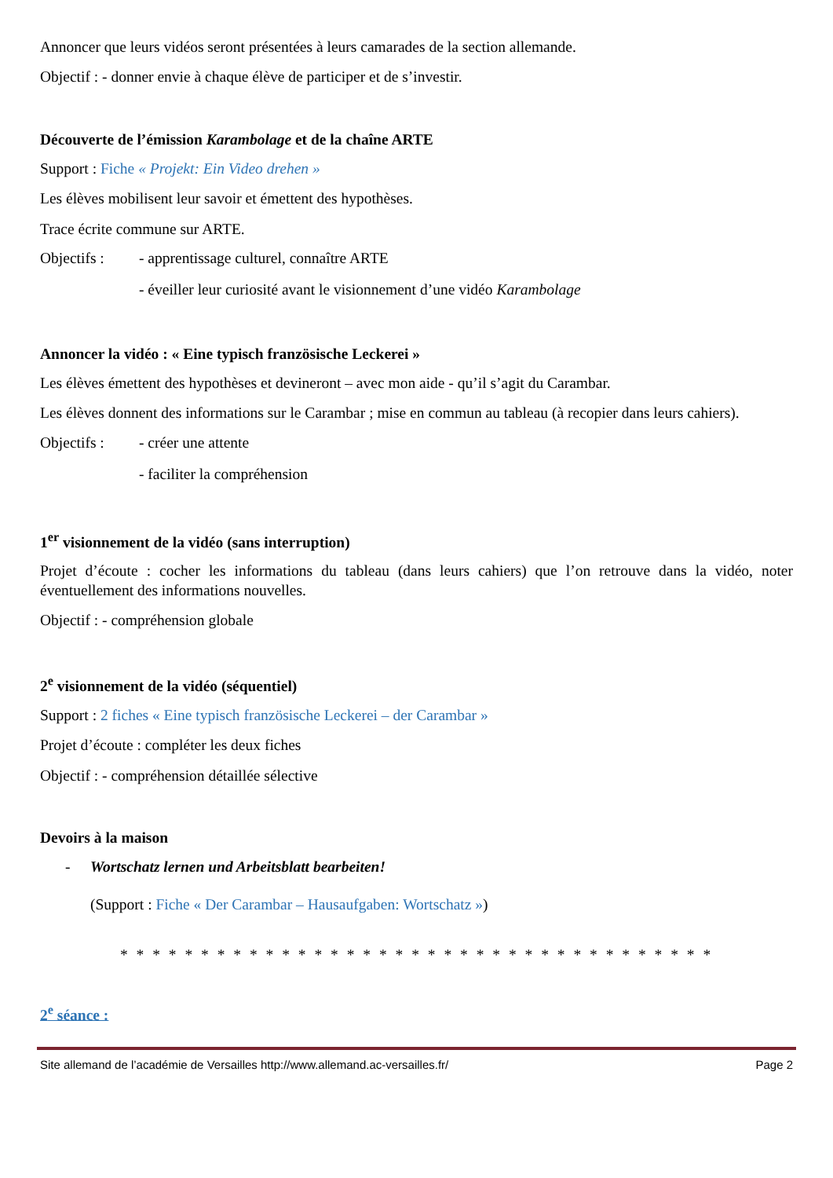Annoncer que leurs vidéos seront présentées à leurs camarades de la section allemande.
Objectif : - donner envie à chaque élève de participer et de s’investir.
Découverte de l’émission Karambolage et de la chaîne ARTE
Support : Fiche « Projekt: Ein Video drehen »
Les élèves mobilisent leur savoir et émettent des hypothèses.
Trace écrite commune sur ARTE.
Objectifs : - apprentissage culturel, connaître ARTE
- éveiller leur curiosité avant le visionnement d’une vidéo Karambolage
Annoncer la vidéo : « Eine typisch französische Leckerei »
Les élèves émettent des hypothèses et devineront – avec mon aide - qu’il s’agit du Carambar.
Les élèves donnent des informations sur le Carambar ; mise en commun au tableau (à recopier dans leurs cahiers).
Objectifs : - créer une attente
- faciliter la compréhension
1<sup>er</sup> visionnement de la vidéo (sans interruption)
Projet d’écoute : cocher les informations du tableau (dans leurs cahiers) que l’on retrouve dans la vidéo, noter éventuellement des informations nouvelles.
Objectif : - compréhension globale
2<sup>e</sup> visionnement de la vidéo (séquentiel)
Support : 2 fiches « Eine typisch französische Leckerei – der Carambar »
Projet d’écoute : compléter les deux fiches
Objectif : - compréhension détaillée sélective
Devoirs à la maison
- Wortschatz lernen und Arbeitsblatt bearbeiten!
(Support : Fiche « Der Carambar – Hausaufgaben: Wortschatz »)
* * * * * * * * * * * * * * * * * * * * * * * * * * * * * * * * * * * * *
2<sup>e</sup> séance :
Site allemand de l’académie de Versailles http://www.allemand.ac-versailles.fr/ Page 2